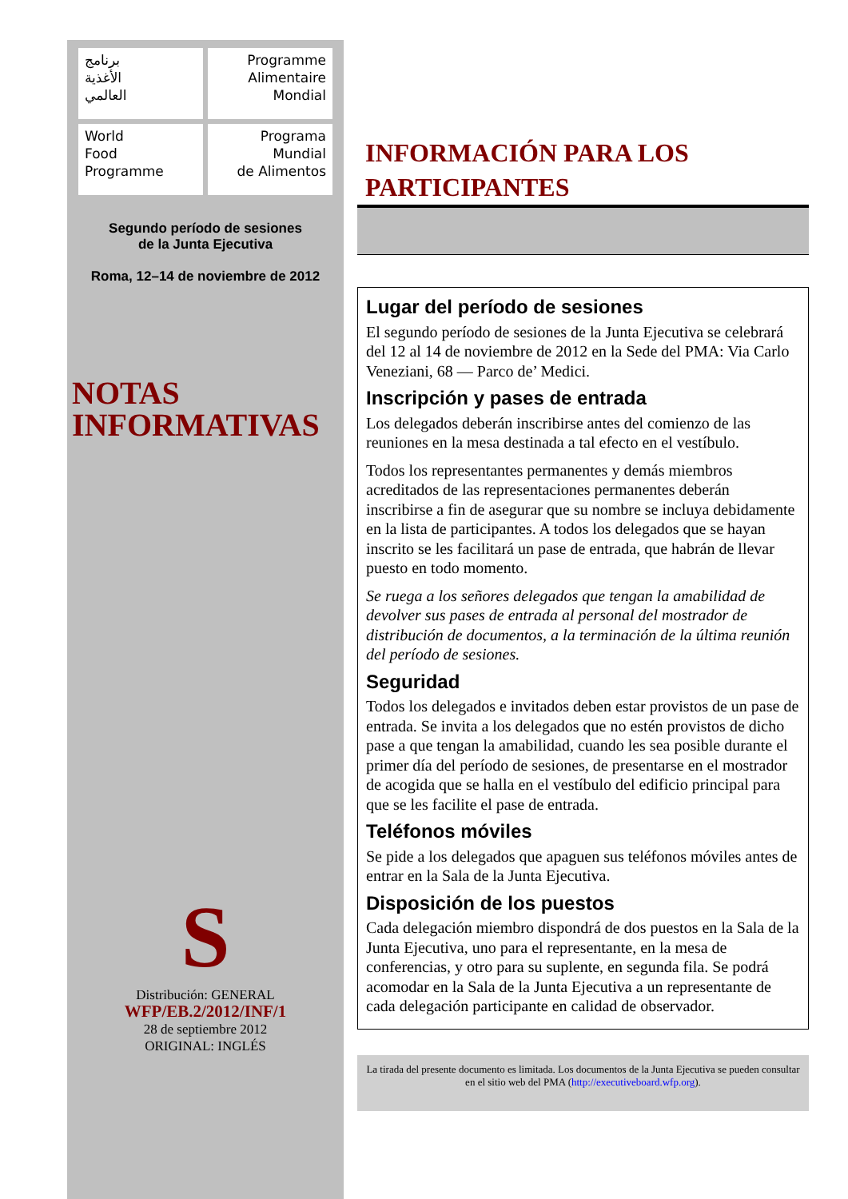برنامج
الأغذية
العالمي
Programme
Alimentaire
Mondial
World
Food
Programme
Programa
Mundial
de Alimentos
Segundo período de sesiones
de la Junta Ejecutiva
Roma, 12–14 de noviembre de 2012
NOTAS
INFORMATIVAS
S
Distribución: GENERAL
WFP/EB.2/2012/INF/1
28 de septiembre 2012
ORIGINAL: INGLÉS
INFORMACIÓN PARA LOS PARTICIPANTES
Lugar del período de sesiones
El segundo período de sesiones de la Junta Ejecutiva se celebrará del 12 al 14 de noviembre de 2012 en la Sede del PMA: Via Carlo Veneziani, 68 — Parco de’ Medici.
Inscripción y pases de entrada
Los delegados deberán inscribirse antes del comienzo de las reuniones en la mesa destinada a tal efecto en el vestíbulo.
Todos los representantes permanentes y demás miembros acreditados de las representaciones permanentes deberán inscribirse a fin de asegurar que su nombre se incluya debidamente en la lista de participantes. A todos los delegados que se hayan inscrito se les facilitará un pase de entrada, que habrán de llevar puesto en todo momento.
Se ruega a los señores delegados que tengan la amabilidad de devolver sus pases de entrada al personal del mostrador de distribución de documentos, a la terminación de la última reunión del período de sesiones.
Seguridad
Todos los delegados e invitados deben estar provistos de un pase de entrada. Se invita a los delegados que no estén provistos de dicho pase a que tengan la amabilidad, cuando les sea posible durante el primer día del período de sesiones, de presentarse en el mostrador de acogida que se halla en el vestíbulo del edificio principal para que se les facilite el pase de entrada.
Teléfonos móviles
Se pide a los delegados que apaguen sus teléfonos móviles antes de entrar en la Sala de la Junta Ejecutiva.
Disposición de los puestos
Cada delegación miembro dispondrá de dos puestos en la Sala de la Junta Ejecutiva, uno para el representante, en la mesa de conferencias, y otro para su suplente, en segunda fila. Se podrá acomodar en la Sala de la Junta Ejecutiva a un representante de cada delegación participante en calidad de observador.
La tirada del presente documento es limitada. Los documentos de la Junta Ejecutiva se pueden consultar en el sitio web del PMA (http://executiveboard.wfp.org).